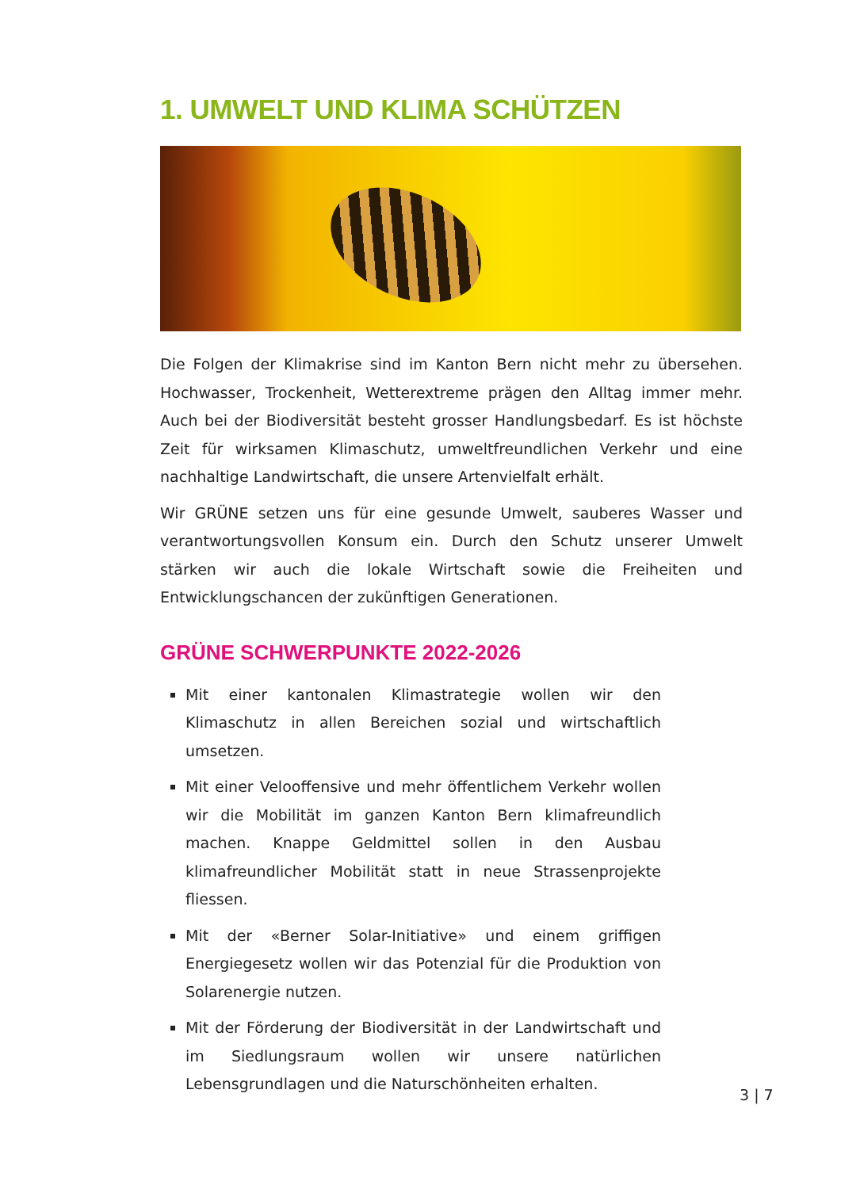1. UMWELT UND KLIMA SCHÜTZEN
Die Folgen der Klimakrise sind im Kanton Bern nicht mehr zu übersehen. Hochwasser, Trockenheit, Wetterextreme prägen den Alltag immer mehr. Auch bei der Biodiversität besteht grosser Handlungsbedarf. Es ist höchste Zeit für wirksamen Klimaschutz, umweltfreundlichen Verkehr und eine nachhaltige Landwirtschaft, die unsere Artenvielfalt erhält.
Wir GRÜNE setzen uns für eine gesunde Umwelt, sauberes Wasser und verantwortungsvollen Konsum ein. Durch den Schutz unserer Umwelt stärken wir auch die lokale Wirtschaft sowie die Freiheiten und Entwicklungschancen der zukünftigen Generationen.
GRÜNE SCHWERPUNKTE 2022-2026
Mit einer kantonalen Klimastrategie wollen wir den Klimaschutz in allen Bereichen sozial und wirtschaftlich umsetzen.
Mit einer Velooffensive und mehr öffentlichem Verkehr wollen wir die Mobilität im ganzen Kanton Bern klimafreundlich machen. Knappe Geldmittel sollen in den Ausbau klimafreundlicher Mobilität statt in neue Strassenprojekte fliessen.
Mit der «Berner Solar-Initiative» und einem griffigen Energiegesetz wollen wir das Potenzial für die Produktion von Solarenergie nutzen.
Mit der Förderung der Biodiversität in der Landwirtschaft und im Siedlungsraum wollen wir unsere natürlichen Lebensgrundlagen und die Naturschönheiten erhalten.
3 | 7